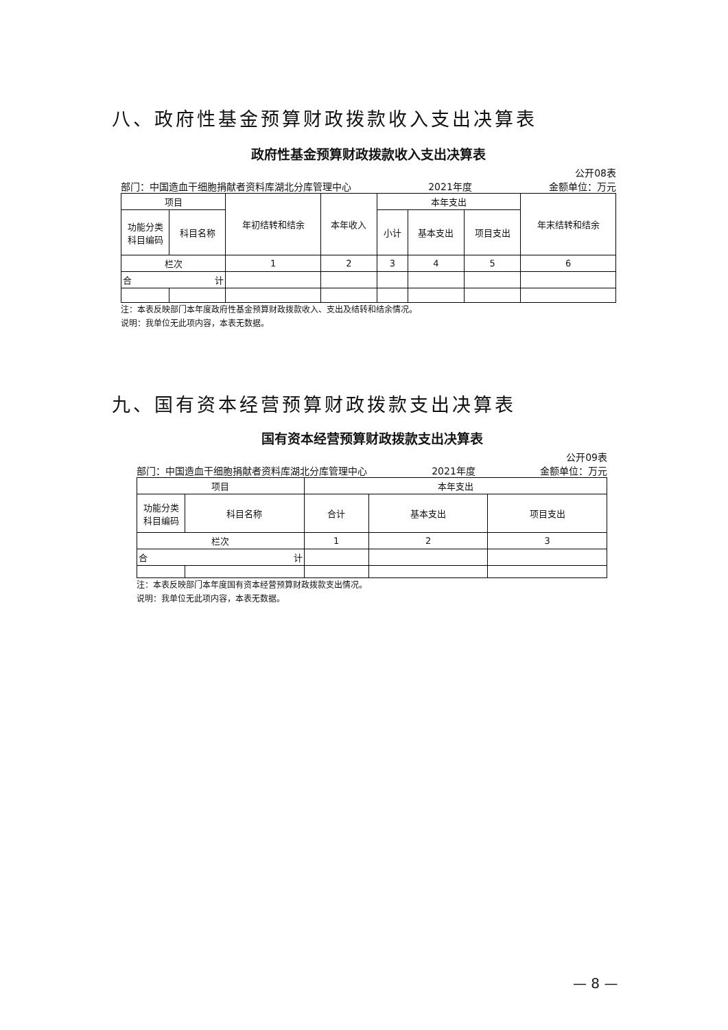八、政府性基金预算财政拨款收入支出决算表
政府性基金预算财政拨款收入支出决算表
公开08表
部门：中国造血干细胞捐献者资料库湖北分库管理中心 2021年度 金额单位：万元
| 项目 | | 年初结转和结余 | 本年收入 | 本年支出 | | | 年末结转和结余 |
| --- | --- | --- | --- | --- | --- | --- | --- |
| 功能分类 科目编码 | 科目名称 | | | 小计 | 基本支出 | 项目支出 | |
| 栏次 | | 1 | 2 | 3 | 4 | 5 | 6 |
| 合 计 | | | | | | | |
注：本表反映部门本年度政府性基金预算财政拨款收入、支出及结转和结余情况。
说明：我单位无此项内容，本表无数据。
九、国有资本经营预算财政拨款支出决算表
国有资本经营预算财政拨款支出决算表
公开09表
部门：中国造血干细胞捐献者资料库湖北分库管理中心 2021年度 金额单位：万元
| 项目 | | 本年支出 | | |
| --- | --- | --- | --- | --- |
| 功能分类 科目编码 | 科目名称 | 合计 | 基本支出 | 项目支出 |
| 栏次 | | 1 | 2 | 3 |
| 合 计 | | | | |
注：本表反映部门本年度国有资本经营预算财政拨款支出情况。
说明：我单位无此项内容，本表无数据。
— 8 —